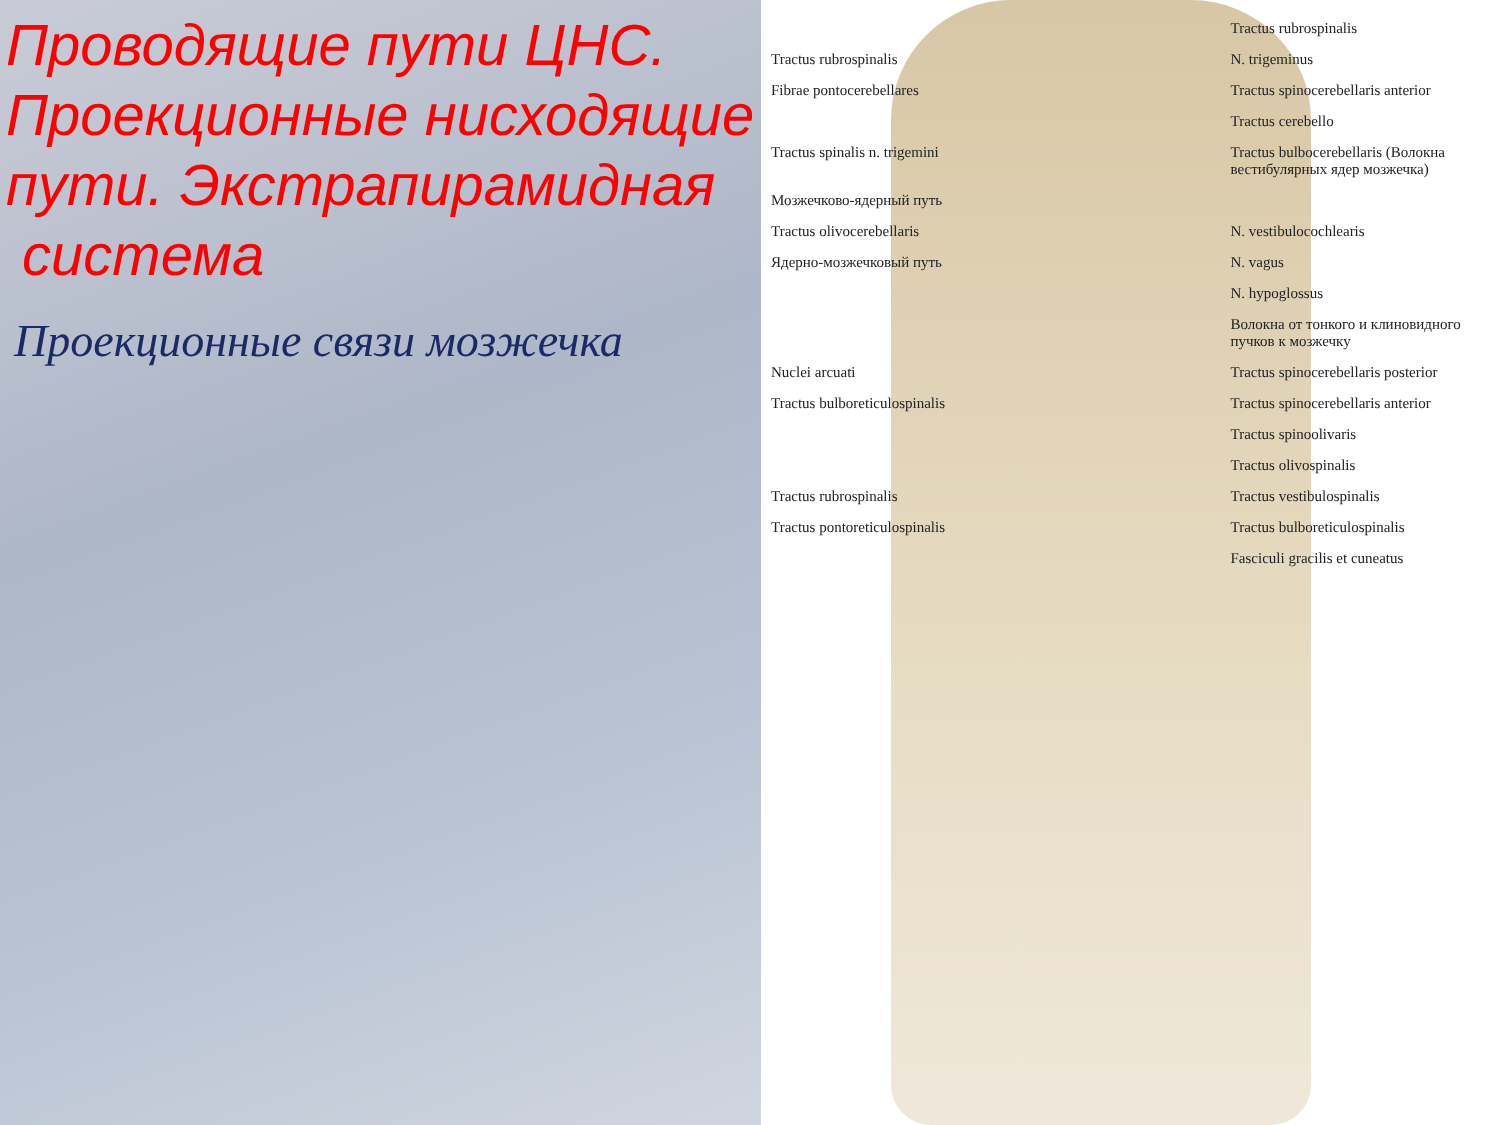Проводящие пути ЦНС. Проекционные нисходящие пути. Экстрапирамидная
система
Проекционные связи мозжечка
Tractus rubrospinalis
Tractus rubrospinalis
N. trigeminus
Fibrae pontocerebellares
Tractus spinocerebellaris anterior
Tractus cerebello
Tractus spinalis n. trigemini
Tractus bulbocerebellaris (Волокна вестибулярных ядер мозжечка)
Мозжечково-ядерный путь
Tractus olivocerebellaris
N. vestibulocochlearis
Ядерно-мозжечковый путь
N. vagus
N. hypoglossus
Волокна от тонкого и клиновидного пучков к мозжечку
Nuclei arcuati
Tractus spinocerebellaris posterior
Tractus bulboreticulospinalis
Tractus spinocerebellaris anterior
Tractus spinoolivaris
Tractus olivospinalis
Tractus rubrospinalis
Tractus vestibulospinalis
Tractus pontoreticulospinalis
Tractus bulboreticulospinalis
Fasciculi gracilis et cuneatus